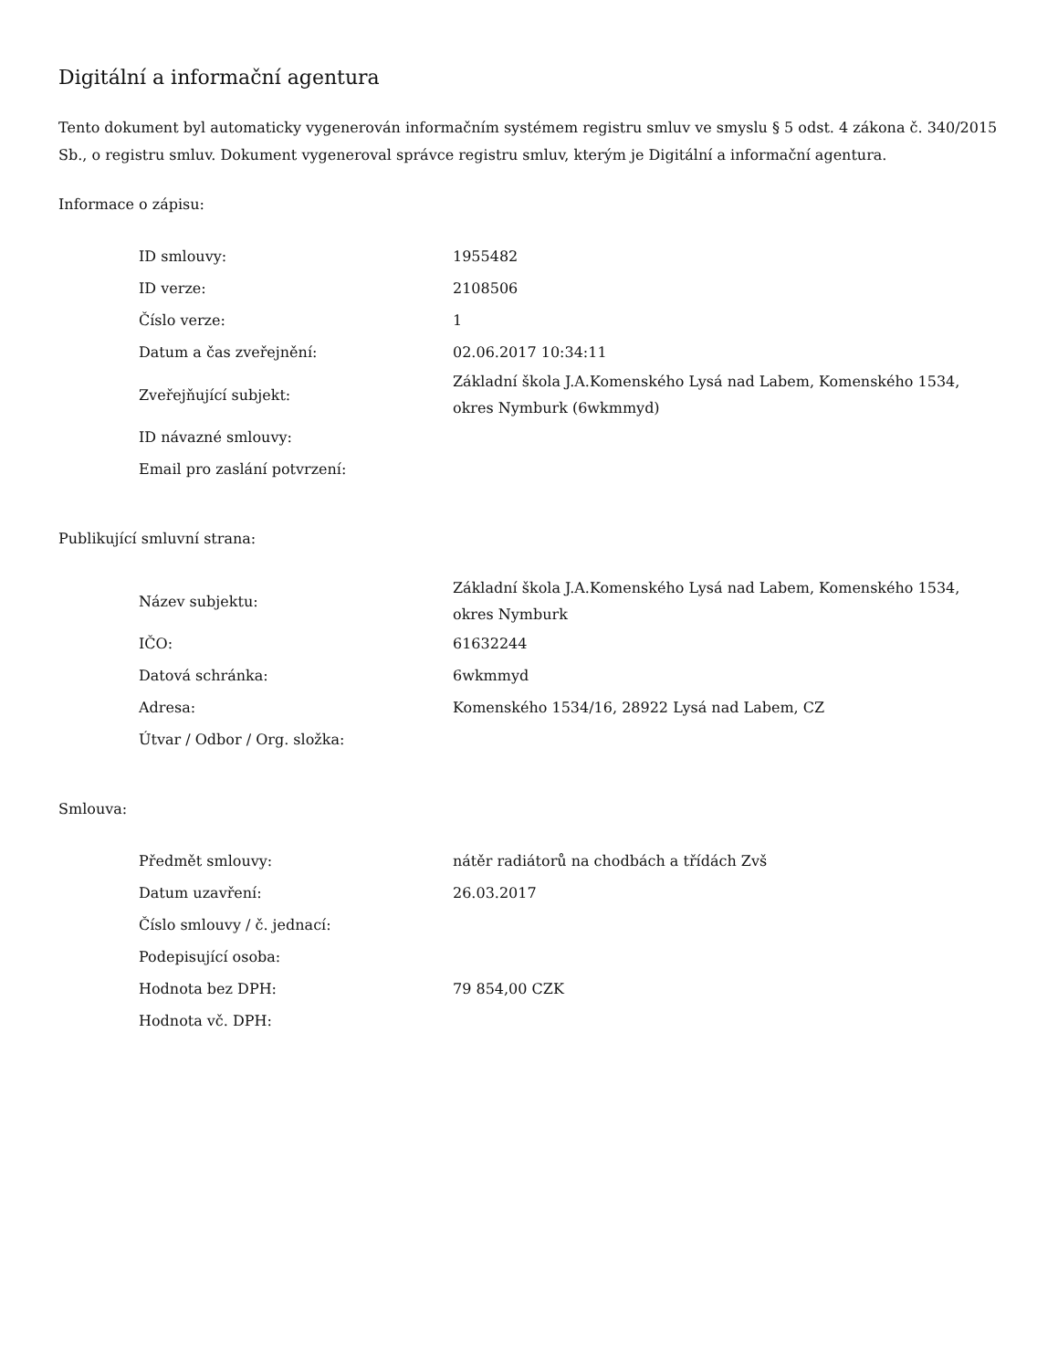Digitální a informační agentura
Tento dokument byl automaticky vygenerován informačním systémem registru smluv ve smyslu § 5 odst. 4 zákona č. 340/2015 Sb., o registru smluv. Dokument vygeneroval správce registru smluv, kterým je Digitální a informační agentura.
Informace o zápisu:
| ID smlouvy: | 1955482 |
| ID verze: | 2108506 |
| Číslo verze: | 1 |
| Datum a čas zveřejnění: | 02.06.2017 10:34:11 |
| Zveřejňující subjekt: | Základní škola J.A.Komenského Lysá nad Labem, Komenského 1534, okres Nymburk (6wkmmyd) |
| ID návazné smlouvy: | |
| Email pro zaslání potvrzení: | |
Publikující smluvní strana:
| Název subjektu: | Základní škola J.A.Komenského Lysá nad Labem, Komenského 1534, okres Nymburk |
| IČO: | 61632244 |
| Datová schránka: | 6wkmmyd |
| Adresa: | Komenského 1534/16, 28922 Lysá nad Labem, CZ |
| Útvar / Odbor / Org. složka: | |
Smlouva:
| Předmět smlouvy: | nátěr radiátorů na chodbách a třídách Zvš |
| Datum uzavření: | 26.03.2017 |
| Číslo smlouvy / č. jednací: | |
| Podepisující osoba: | |
| Hodnota bez DPH: | 79 854,00 CZK |
| Hodnota vč. DPH: | |